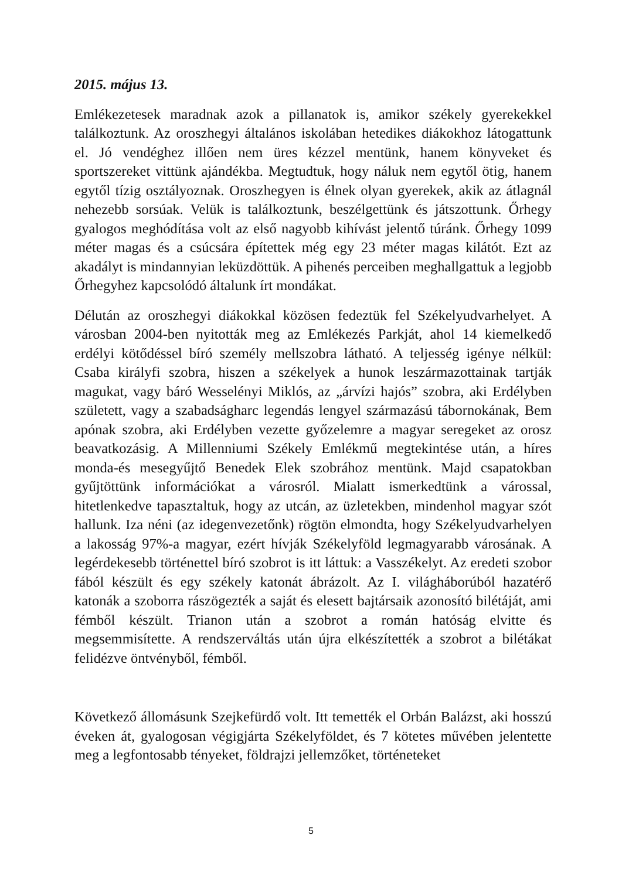2015. május 13.
Emlékezetesek maradnak azok a pillanatok is, amikor székely gyerekekkel találkoztunk. Az oroszhegyi általános iskolában hetedikes diákokhoz látogattunk el. Jó vendéghez illően nem üres kézzel mentünk, hanem könyveket és sportszereket vittünk ajándékba. Megtudtuk, hogy náluk nem egytől ötig, hanem egytől tízig osztályoznak. Oroszhegyen is élnek olyan gyerekek, akik az átlagnál nehezebb sorsúak. Velük is találkoztunk, beszélgettünk és játszottunk. Őrhegy gyalogos meghódítása volt az első nagyobb kihívást jelentő túránk. Őrhegy 1099 méter magas és a csúcsára építettek még egy 23 méter magas kilátót. Ezt az akadályt is mindannyian leküzdöttük. A pihenés perceiben meghallgattuk a legjobb Őrhegyhez kapcsolódó általunk írt mondákat.
Délután az oroszhegyi diákokkal közösen fedeztük fel Székelyudvarhelyet. A városban 2004-ben nyitották meg az Emlékezés Parkját, ahol 14 kiemelkedő erdélyi kötődéssel bíró személy mellszobra látható. A teljesség igénye nélkül: Csaba királyfi szobra, hiszen a székelyek a hunok leszármazottainak tartják magukat, vagy báró Wesselényi Miklós, az „árvízi hajós” szobra, aki Erdélyben született, vagy a szabadságharc legendás lengyel származású tábornokának, Bem apónak szobra, aki Erdélyben vezette győzelemre a magyar seregeket az orosz beavatkozásig. A Millenniumi Székely Emlékmű megtekintése után, a híres monda-és mesegyűjtő Benedek Elek szobrához mentünk. Majd csapatokban gyűjtöttünk információkat a városról. Mialatt ismerkedtünk a várossal, hitetlenkedve tapasztaltuk, hogy az utcán, az üzletekben, mindenhol magyar szót hallunk. Iza néni (az idegenvezetőnk) rögtön elmondta, hogy Székelyudvarhelyen a lakosság 97%-a magyar, ezért hívják Székelyföld legmagyarabb városának. A legérdekesebb történettel bíró szobrot is itt láttuk: a Vasszékelyt. Az eredeti szobor fából készült és egy székely katonát ábrázolt. Az I. világháborúból hazatérő katonák a szoborra rászögezték a saját és elesett bajtársaik azonosító bilétáját, ami fémből készült. Trianon után a szobrot a román hatóság elvitte és megsemmisítette. A rendszerváltás után újra elkészítették a szobrot a bilétákat felidézve öntvényből, fémből.
Következő állomásunk Szejkefürdő volt. Itt temették el Orbán Balázst, aki hosszú éveken át, gyalogosan végigjárta Székelyföldet, és 7 kötetes művében jelentette meg a legfontosabb tényeket, földrajzi jellemzőket, történeteket
5